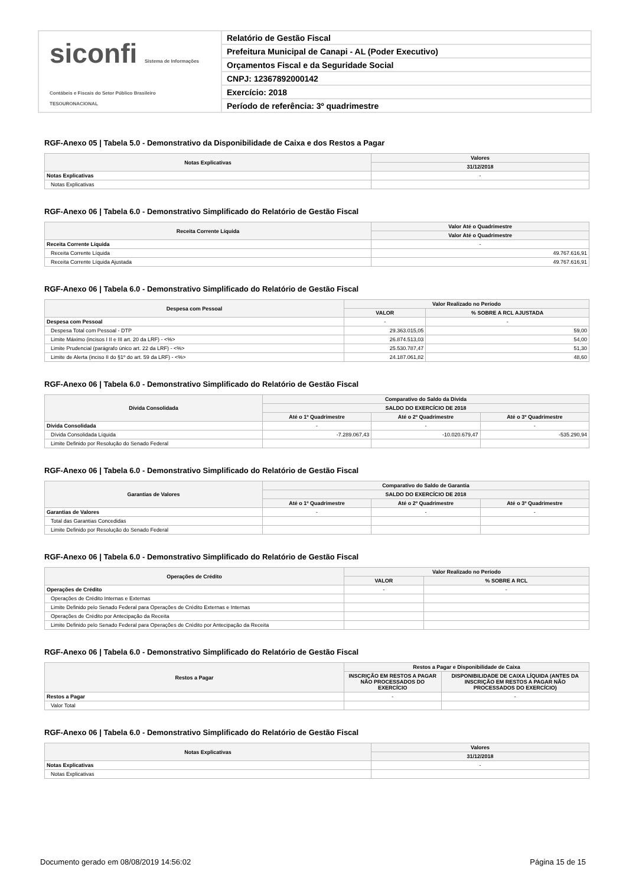siconfi Sistema de Informações Contábeis e Fiscais do Setor Público Brasileiro
TESOURONACIONAL
Relatório de Gestão Fiscal
Prefeitura Municipal de Canapi - AL (Poder Executivo)
Orçamentos Fiscal e da Seguridade Social
CNPJ: 12367892000142
Exercício: 2018
Período de referência: 3º quadrimestre
RGF-Anexo 05 | Tabela 5.0 - Demonstrativo da Disponibilidade de Caixa e dos Restos a Pagar
| Notas Explicativas | Valores |
| --- | --- |
| | 31/12/2018 |
| Notas Explicativas | - |
| Notas Explicativas | |
RGF-Anexo 06 | Tabela 6.0 - Demonstrativo Simplificado do Relatório de Gestão Fiscal
| Receita Corrente Líquida | Valor Até o Quadrimestre |
| --- | --- |
| | Valor Até o Quadrimestre |
| Receita Corrente Líquida | - |
| Receita Corrente Líquida | 49.767.616,91 |
| Receita Corrente Líquida Ajustada | 49.767.616,91 |
RGF-Anexo 06 | Tabela 6.0 - Demonstrativo Simplificado do Relatório de Gestão Fiscal
| Despesa com Pessoal | Valor Realizado no Período | |
| --- | --- | --- |
| | VALOR | % SOBRE A RCL AJUSTADA |
| Despesa com Pessoal | - | - |
| Despesa Total com Pessoal - DTP | 29.363.015,05 | 59,00 |
| Limite Máximo (incisos I II e III art. 20 da LRF) - <%> | 26.874.513,03 | 54,00 |
| Limite Prudencial (parágrafo único art. 22 da LRF) - <%> | 25.530.787,47 | 51,30 |
| Limite de Alerta (inciso II do §1º do art. 59 da LRF) - <%> | 24.187.061,82 | 48,60 |
RGF-Anexo 06 | Tabela 6.0 - Demonstrativo Simplificado do Relatório de Gestão Fiscal
| Dívida Consolidada | Comparativo do Saldo da Dívida | | |
| --- | --- | --- | --- |
| | SALDO DO EXERCÍCIO DE 2018 | | |
| | Até o 1º Quadrimestre | Até o 2º Quadrimestre | Até o 3º Quadrimestre |
| Dívida Consolidada | - | - | - |
| Dívida Consolidada Líquida | -7.289.067,43 | -10.020.679,47 | -535.290,94 |
| Limite Definido por Resolução do Senado Federal | | | |
RGF-Anexo 06 | Tabela 6.0 - Demonstrativo Simplificado do Relatório de Gestão Fiscal
| Garantias de Valores | Comparativo do Saldo de Garantia | | |
| --- | --- | --- | --- |
| | SALDO DO EXERCÍCIO DE 2018 | | |
| | Até o 1º Quadrimestre | Até o 2º Quadrimestre | Até o 3º Quadrimestre |
| Garantias de Valores | - | - | - |
| Total das Garantias Concedidas | | | |
| Limite Definido por Resolução do Senado Federal | | | |
RGF-Anexo 06 | Tabela 6.0 - Demonstrativo Simplificado do Relatório de Gestão Fiscal
| Operações de Crédito | Valor Realizado no Período | |
| --- | --- | --- |
| | VALOR | % SOBRE A RCL |
| Operações de Crédito | - | - |
| Operações de Crédito Internas e Externas | | |
| Limite Definido pelo Senado Federal para Operações de Crédito Externas e Internas | | |
| Operações de Crédito por Antecipação da Receita | | |
| Limite Definido pelo Senado Federal para Operações de Crédito por Antecipação da Receita | | |
RGF-Anexo 06 | Tabela 6.0 - Demonstrativo Simplificado do Relatório de Gestão Fiscal
| Restos a Pagar | Restos a Pagar e Disponibilidade de Caixa | |
| --- | --- | --- |
| | INSCRIÇÃO EM RESTOS A PAGAR NÃO PROCESSADOS DO EXERCÍCIO | DISPONIBILIDADE DE CAIXA LÍQUIDA (ANTES DA INSCRIÇÃO EM RESTOS A PAGAR NÃO PROCESSADOS DO EXERCÍCIO) |
| Restos a Pagar | - | - |
| Valor Total | | |
RGF-Anexo 06 | Tabela 6.0 - Demonstrativo Simplificado do Relatório de Gestão Fiscal
| Notas Explicativas | Valores |
| --- | --- |
| | 31/12/2018 |
| Notas Explicativas | - |
| Notas Explicativas | |
Documento gerado em 08/08/2019 14:56:02 Página 15 de 15